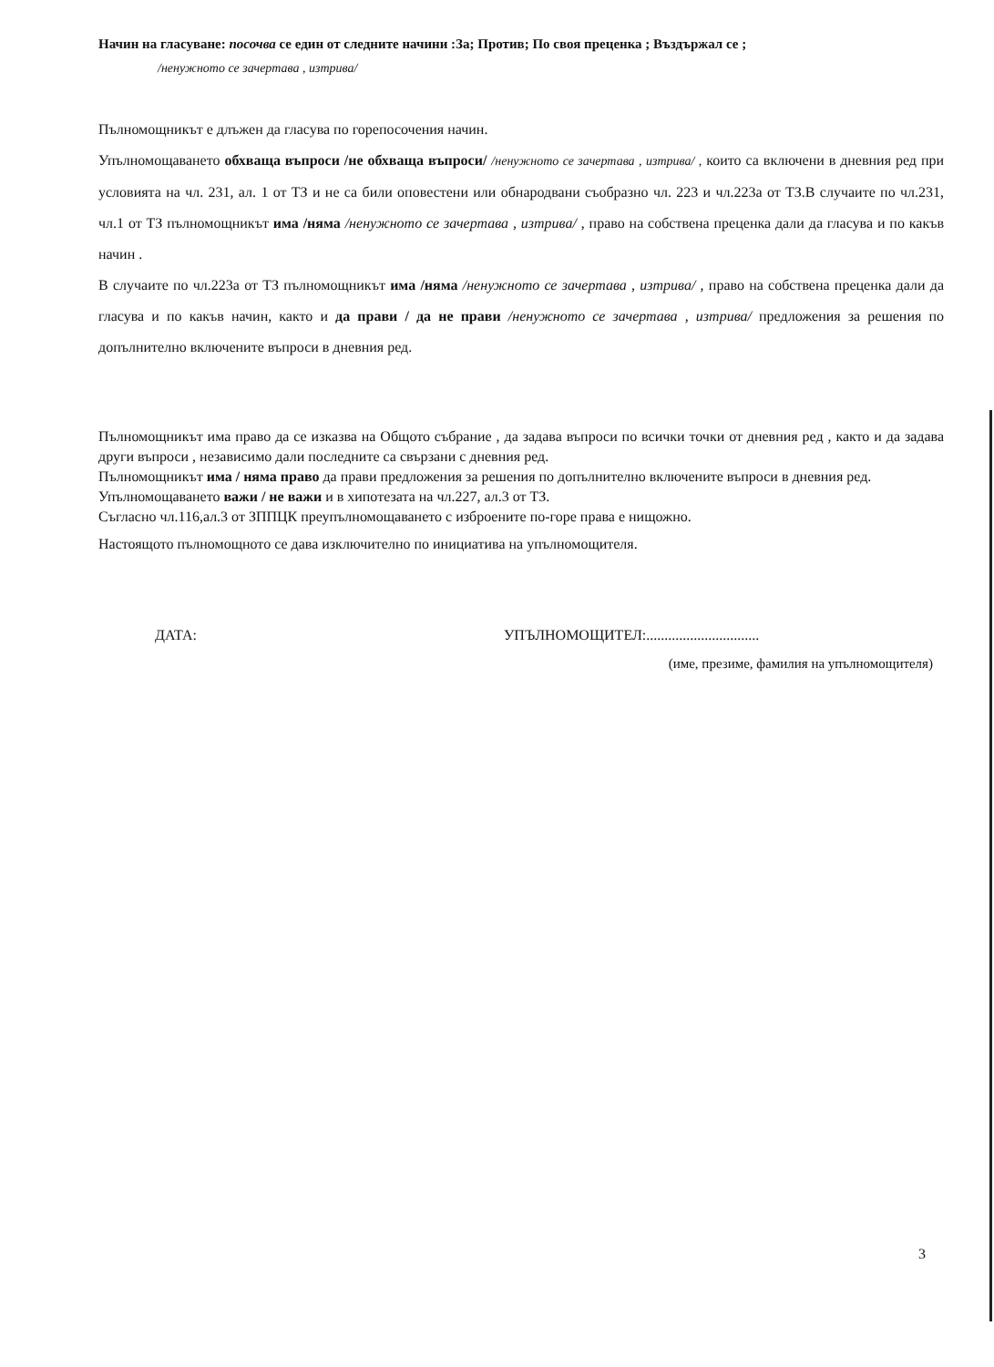Начин на гласуване: посочва се един от следните начини :За; Против; По своя преценка ; Въздържал се ;
/ненужното се зачертава , изтрива/
Пълномощникът е длъжен да гласува по горепосочения начин.
Упълномощаването обхваща въпроси /не обхваща въпроси/ /ненужното се зачертава , изтрива/ , които са включени в дневния ред при условията на чл. 231, ал. 1 от ТЗ и не са били оповестени или обнародвани съобразно чл. 223 и чл.223а от ТЗ.В случаите по чл.231, чл.1 от ТЗ пълномощникът има /няма /ненужното се зачертава , изтрива/ , право на собствена преценка дали да гласува и по какъв начин .
В случаите по чл.223а от ТЗ пълномощникът има /няма /ненужното се зачертава , изтрива/ , право на собствена преценка дали да гласува и по какъв начин, както и да прави / да не прави /ненужното се зачертава , изтрива/ предложения за решения по допълнително включените въпроси в дневния ред.
Пълномощникът има право да се изказва на Общото събрание , да задава въпроси по всички точки от дневния ред , както и да задава други въпроси , независимо дали последните са свързани с дневния ред.
Пълномощникът има / няма право да прави предложения за решения по допълнително включените въпроси в дневния ред.
Упълномощаването важи / не важи и в хипотезата на чл.227, ал.3 от ТЗ.
Съгласно чл.116,ал.3 от ЗППЦК преупълномощаването с изброените по-горе права е нищожно.
Настоящото пълномощното се дава изключително по инициатива на упълномощителя.
ДАТА: УПЪЛНОМОЩИТЕЛ:...............................
(име, презиме, фамилия на упълномощителя)
3